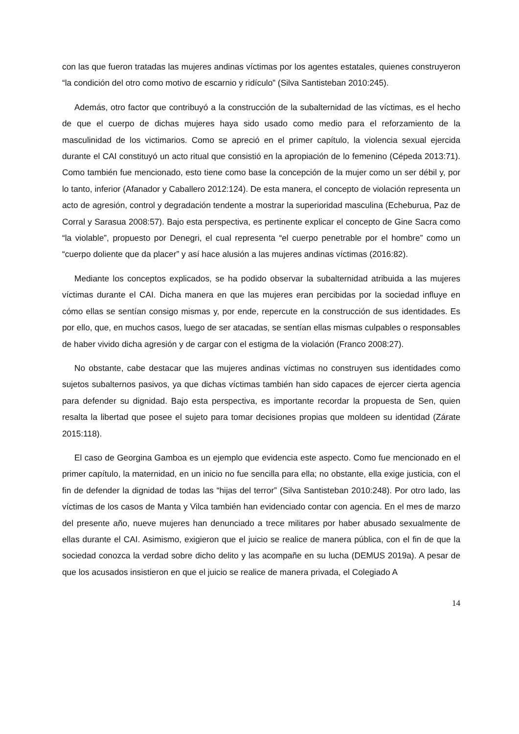con las que fueron tratadas las mujeres andinas víctimas por los agentes estatales, quienes construyeron “la condición del otro como motivo de escarnio y ridículo” (Silva Santisteban 2010:245).
Además, otro factor que contribuyó a la construcción de la subalternidad de las víctimas, es el hecho de que el cuerpo de dichas mujeres haya sido usado como medio para el reforzamiento de la masculinidad de los victimarios. Como se apreció en el primer capítulo, la violencia sexual ejercida durante el CAI constituyó un acto ritual que consistió en la apropiación de lo femenino (Cépeda 2013:71). Como también fue mencionado, esto tiene como base la concepción de la mujer como un ser débil y, por lo tanto, inferior (Afanador y Caballero 2012:124). De esta manera, el concepto de violación representa un acto de agresión, control y degradación tendente a mostrar la superioridad masculina (Echeburua, Paz de Corral y Sarasua 2008:57). Bajo esta perspectiva, es pertinente explicar el concepto de Gine Sacra como “la violable”, propuesto por Denegri, el cual representa “el cuerpo penetrable por el hombre” como un “cuerpo doliente que da placer” y así hace alusión a las mujeres andinas víctimas (2016:82).
Mediante los conceptos explicados, se ha podido observar la subalternidad atribuida a las mujeres víctimas durante el CAI. Dicha manera en que las mujeres eran percibidas por la sociedad influye en cómo ellas se sentían consigo mismas y, por ende, repercute en la construcción de sus identidades. Es por ello, que, en muchos casos, luego de ser atacadas, se sentían ellas mismas culpables o responsables de haber vivido dicha agresión y de cargar con el estigma de la violación (Franco 2008:27).
No obstante, cabe destacar que las mujeres andinas víctimas no construyen sus identidades como sujetos subalternos pasivos, ya que dichas víctimas también han sido capaces de ejercer cierta agencia para defender su dignidad. Bajo esta perspectiva, es importante recordar la propuesta de Sen, quien resalta la libertad que posee el sujeto para tomar decisiones propias que moldeen su identidad (Zárate 2015:118).
El caso de Georgina Gamboa es un ejemplo que evidencia este aspecto. Como fue mencionado en el primer capítulo, la maternidad, en un inicio no fue sencilla para ella; no obstante, ella exige justicia, con el fin de defender la dignidad de todas las “hijas del terror” (Silva Santisteban 2010:248). Por otro lado, las víctimas de los casos de Manta y Vilca también han evidenciado contar con agencia. En el mes de marzo del presente año, nueve mujeres han denunciado a trece militares por haber abusado sexualmente de ellas durante el CAI. Asimismo, exigieron que el juicio se realice de manera pública, con el fin de que la sociedad conozca la verdad sobre dicho delito y las acompañe en su lucha (DEMUS 2019a). A pesar de que los acusados insistieron en que el juicio se realice de manera privada, el Colegiado A
14